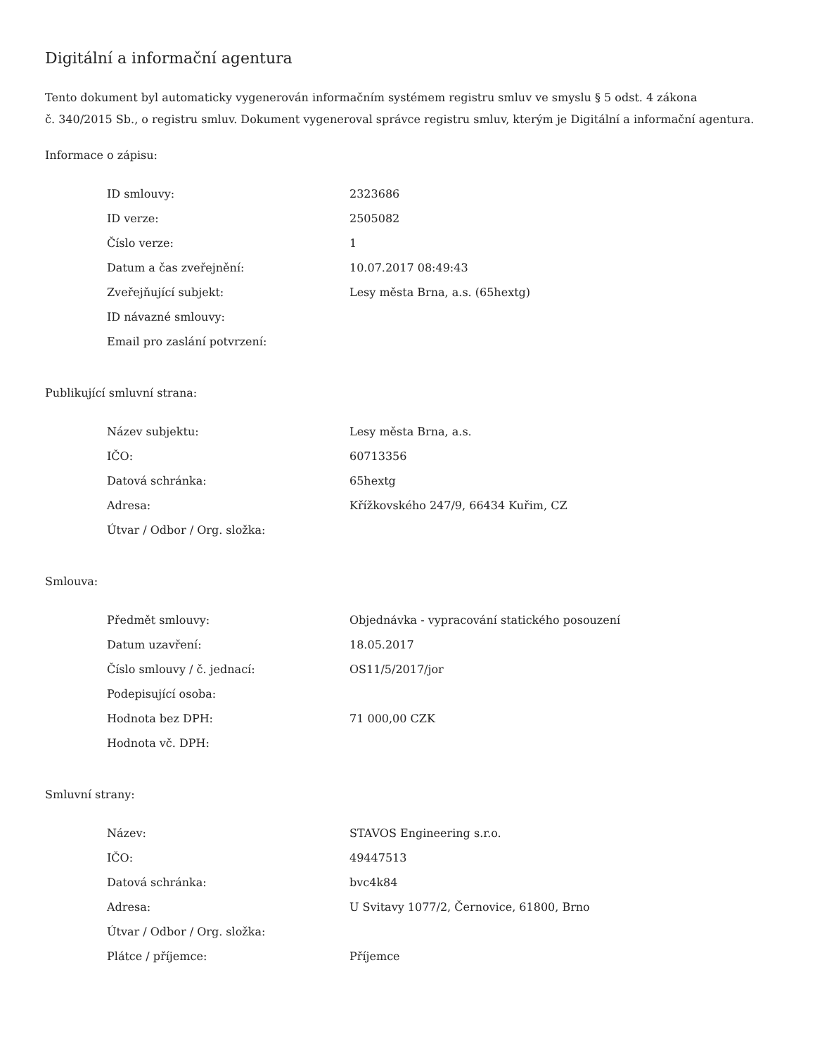Digitální a informační agentura
Tento dokument byl automaticky vygenerován informačním systémem registru smluv ve smyslu § 5 odst. 4 zákona
č. 340/2015 Sb., o registru smluv. Dokument vygeneroval správce registru smluv, kterým je Digitální a informační agentura.
Informace o zápisu:
| ID smlouvy: | 2323686 |
| ID verze: | 2505082 |
| Číslo verze: | 1 |
| Datum a čas zveřejnění: | 10.07.2017 08:49:43 |
| Zveřejňující subjekt: | Lesy města Brna, a.s. (65hextg) |
| ID návazné smlouvy: | |
| Email pro zaslání potvrzení: | |
Publikující smluvní strana:
| Název subjektu: | Lesy města Brna, a.s. |
| IČO: | 60713356 |
| Datová schránka: | 65hextg |
| Adresa: | Křížkovského 247/9, 66434 Kuřim, CZ |
| Útvar / Odbor / Org. složka: | |
Smlouva:
| Předmět smlouvy: | Objednávka - vypracování statického posouzení |
| Datum uzavření: | 18.05.2017 |
| Číslo smlouvy / č. jednací: | OS11/5/2017/jor |
| Podepisující osoba: | |
| Hodnota bez DPH: | 71 000,00 CZK |
| Hodnota vč. DPH: | |
Smluvní strany:
| Název: | STAVOS Engineering s.r.o. |
| IČO: | 49447513 |
| Datová schránka: | bvc4k84 |
| Adresa: | U Svitavy 1077/2, Černovice, 61800, Brno |
| Útvar / Odbor / Org. složka: | |
| Plátce / příjemce: | Příjemce |